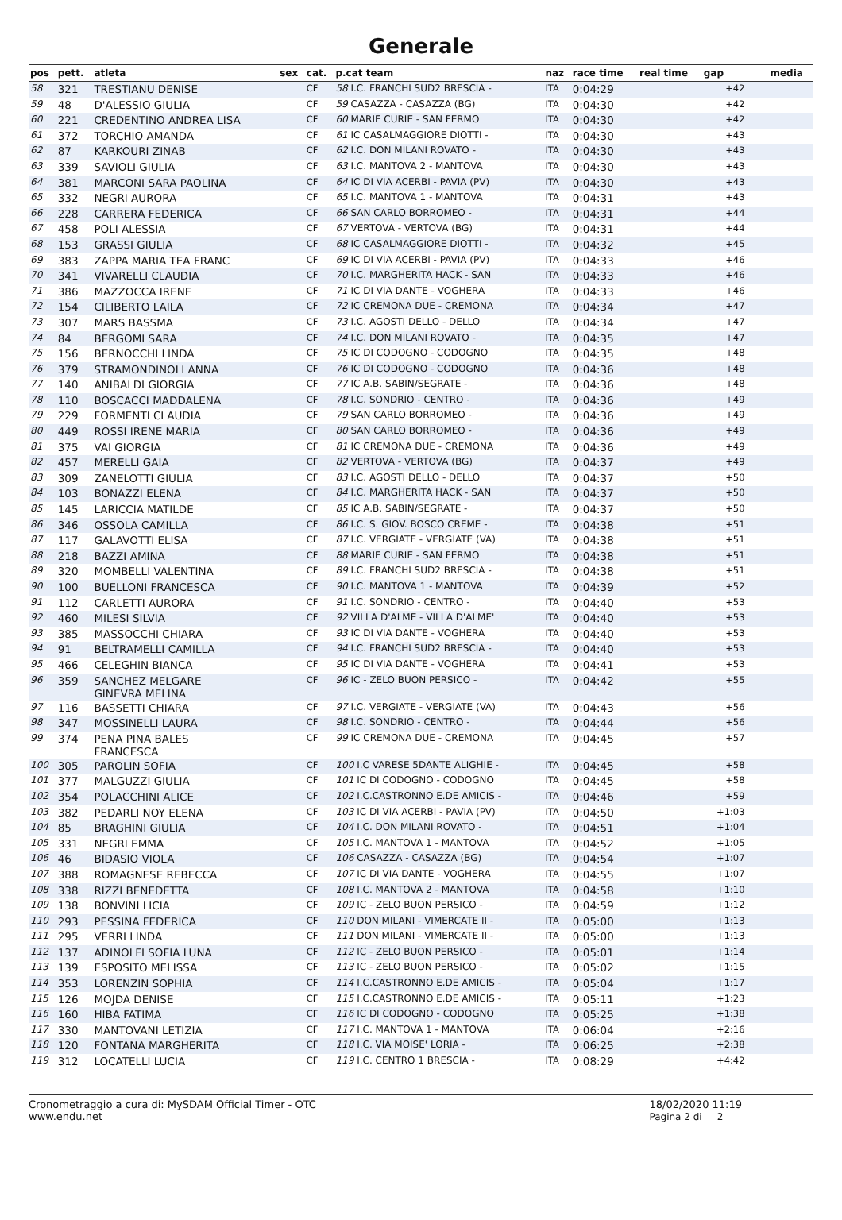Generale
| pos | pett. | atleta | sex | cat. | p.cat team | naz | race time | real time | gap | media |
| --- | --- | --- | --- | --- | --- | --- | --- | --- | --- | --- |
| 58 | 321 | TRESTIANU DENISE | | CF | 58 I.C. FRANCHI SUD2 BRESCIA - | ITA | 0:04:29 | | +42 | |
| 59 | 48 | D'ALESSIO GIULIA | | CF | 59 CASAZZA - CASAZZA (BG) | ITA | 0:04:30 | | +42 | |
| 60 | 221 | CREDENTINO ANDREA LISA | | CF | 60 MARIE CURIE - SAN FERMO | ITA | 0:04:30 | | +42 | |
| 61 | 372 | TORCHIO AMANDA | | CF | 61 IC CASALMAGGIORE DIOTTI - | ITA | 0:04:30 | | +43 | |
| 62 | 87 | KARKOURI ZINAB | | CF | 62 I.C. DON MILANI ROVATO - | ITA | 0:04:30 | | +43 | |
| 63 | 339 | SAVIOLI GIULIA | | CF | 63 I.C. MANTOVA 2 - MANTOVA | ITA | 0:04:30 | | +43 | |
| 64 | 381 | MARCONI SARA PAOLINA | | CF | 64 IC DI VIA ACERBI - PAVIA (PV) | ITA | 0:04:30 | | +43 | |
| 65 | 332 | NEGRI AURORA | | CF | 65 I.C. MANTOVA 1 - MANTOVA | ITA | 0:04:31 | | +43 | |
| 66 | 228 | CARRERA FEDERICA | | CF | 66 SAN CARLO BORROMEO - | ITA | 0:04:31 | | +44 | |
| 67 | 458 | POLI ALESSIA | | CF | 67 VERTOVA - VERTOVA (BG) | ITA | 0:04:31 | | +44 | |
| 68 | 153 | GRASSI GIULIA | | CF | 68 IC CASALMAGGIORE DIOTTI - | ITA | 0:04:32 | | +45 | |
| 69 | 383 | ZAPPA MARIA TEA FRANC | | CF | 69 IC DI VIA ACERBI - PAVIA (PV) | ITA | 0:04:33 | | +46 | |
| 70 | 341 | VIVARELLI CLAUDIA | | CF | 70 I.C. MARGHERITA HACK - SAN | ITA | 0:04:33 | | +46 | |
| 71 | 386 | MAZZOCCA IRENE | | CF | 71 IC DI VIA DANTE - VOGHERA | ITA | 0:04:33 | | +46 | |
| 72 | 154 | CILIBERTO LAILA | | CF | 72 IC CREMONA DUE - CREMONA | ITA | 0:04:34 | | +47 | |
| 73 | 307 | MARS BASSMA | | CF | 73 I.C. AGOSTI DELLO - DELLO | ITA | 0:04:34 | | +47 | |
| 74 | 84 | BERGOMI SARA | | CF | 74 I.C. DON MILANI ROVATO - | ITA | 0:04:35 | | +47 | |
| 75 | 156 | BERNOCCHI LINDA | | CF | 75 IC DI CODOGNO - CODOGNO | ITA | 0:04:35 | | +48 | |
| 76 | 379 | STRAMONDINOLI ANNA | | CF | 76 IC DI CODOGNO - CODOGNO | ITA | 0:04:36 | | +48 | |
| 77 | 140 | ANIBALDI GIORGIA | | CF | 77 IC A.B. SABIN/SEGRATE - | ITA | 0:04:36 | | +48 | |
| 78 | 110 | BOSCACCI MADDALENA | | CF | 78 I.C. SONDRIO - CENTRO - | ITA | 0:04:36 | | +49 | |
| 79 | 229 | FORMENTI CLAUDIA | | CF | 79 SAN CARLO BORROMEO - | ITA | 0:04:36 | | +49 | |
| 80 | 449 | ROSSI IRENE MARIA | | CF | 80 SAN CARLO BORROMEO - | ITA | 0:04:36 | | +49 | |
| 81 | 375 | VAI GIORGIA | | CF | 81 IC CREMONA DUE - CREMONA | ITA | 0:04:36 | | +49 | |
| 82 | 457 | MERELLI GAIA | | CF | 82 VERTOVA - VERTOVA (BG) | ITA | 0:04:37 | | +49 | |
| 83 | 309 | ZANELOTTI GIULIA | | CF | 83 I.C. AGOSTI DELLO - DELLO | ITA | 0:04:37 | | +50 | |
| 84 | 103 | BONAZZI ELENA | | CF | 84 I.C. MARGHERITA HACK - SAN | ITA | 0:04:37 | | +50 | |
| 85 | 145 | LARICCIA MATILDE | | CF | 85 IC A.B. SABIN/SEGRATE - | ITA | 0:04:37 | | +50 | |
| 86 | 346 | OSSOLA CAMILLA | | CF | 86 I.C. S. GIOV. BOSCO CREME - | ITA | 0:04:38 | | +51 | |
| 87 | 117 | GALAVOTTI ELISA | | CF | 87 I.C. VERGIATE - VERGIATE (VA) | ITA | 0:04:38 | | +51 | |
| 88 | 218 | BAZZI AMINA | | CF | 88 MARIE CURIE - SAN FERMO | ITA | 0:04:38 | | +51 | |
| 89 | 320 | MOMBELLI VALENTINA | | CF | 89 I.C. FRANCHI SUD2 BRESCIA - | ITA | 0:04:38 | | +51 | |
| 90 | 100 | BUELLONI FRANCESCA | | CF | 90 I.C. MANTOVA 1 - MANTOVA | ITA | 0:04:39 | | +52 | |
| 91 | 112 | CARLETTI AURORA | | CF | 91 I.C. SONDRIO - CENTRO - | ITA | 0:04:40 | | +53 | |
| 92 | 460 | MILESI SILVIA | | CF | 92 VILLA D'ALME - VILLA D'ALME' | ITA | 0:04:40 | | +53 | |
| 93 | 385 | MASSOCCHI CHIARA | | CF | 93 IC DI VIA DANTE - VOGHERA | ITA | 0:04:40 | | +53 | |
| 94 | 91 | BELTRAMELLI CAMILLA | | CF | 94 I.C. FRANCHI SUD2 BRESCIA - | ITA | 0:04:40 | | +53 | |
| 95 | 466 | CELEGHIN BIANCA | | CF | 95 IC DI VIA DANTE - VOGHERA | ITA | 0:04:41 | | +53 | |
| 96 | 359 | SANCHEZ MELGARE GINEVRA MELINA | | CF | 96 IC - ZELO BUON PERSICO - | ITA | 0:04:42 | | +55 | |
| 97 | 116 | BASSETTI CHIARA | | CF | 97 I.C. VERGIATE - VERGIATE (VA) | ITA | 0:04:43 | | +56 | |
| 98 | 347 | MOSSINELLI LAURA | | CF | 98 I.C. SONDRIO - CENTRO - | ITA | 0:04:44 | | +56 | |
| 99 | 374 | PENA PINA BALES FRANCESCA | | CF | 99 IC CREMONA DUE - CREMONA | ITA | 0:04:45 | | +57 | |
| 100 | 305 | PAROLIN SOFIA | | CF | 100 I.C VARESE 5DANTE ALIGHIE - | ITA | 0:04:45 | | +58 | |
| 101 | 377 | MALGUZZI GIULIA | | CF | 101 IC DI CODOGNO - CODOGNO | ITA | 0:04:45 | | +58 | |
| 102 | 354 | POLACCHINI ALICE | | CF | 102 I.C.CASTRONNO E.DE AMICIS - | ITA | 0:04:46 | | +59 | |
| 103 | 382 | PEDARLI NOY ELENA | | CF | 103 IC DI VIA ACERBI - PAVIA (PV) | ITA | 0:04:50 | | +1:03 | |
| 104 | 85 | BRAGHINI GIULIA | | CF | 104 I.C. DON MILANI ROVATO - | ITA | 0:04:51 | | +1:04 | |
| 105 | 331 | NEGRI EMMA | | CF | 105 I.C. MANTOVA 1 - MANTOVA | ITA | 0:04:52 | | +1:05 | |
| 106 | 46 | BIDASIO VIOLA | | CF | 106 CASAZZA - CASAZZA (BG) | ITA | 0:04:54 | | +1:07 | |
| 107 | 388 | ROMAGNESE REBECCA | | CF | 107 IC DI VIA DANTE - VOGHERA | ITA | 0:04:55 | | +1:07 | |
| 108 | 338 | RIZZI BENEDETTA | | CF | 108 I.C. MANTOVA 2 - MANTOVA | ITA | 0:04:58 | | +1:10 | |
| 109 | 138 | BONVINI LICIA | | CF | 109 IC - ZELO BUON PERSICO - | ITA | 0:04:59 | | +1:12 | |
| 110 | 293 | PESSINA FEDERICA | | CF | 110 DON MILANI - VIMERCATE II - | ITA | 0:05:00 | | +1:13 | |
| 111 | 295 | VERRI LINDA | | CF | 111 DON MILANI - VIMERCATE II - | ITA | 0:05:00 | | +1:13 | |
| 112 | 137 | ADINOLFI SOFIA LUNA | | CF | 112 IC - ZELO BUON PERSICO - | ITA | 0:05:01 | | +1:14 | |
| 113 | 139 | ESPOSITO MELISSA | | CF | 113 IC - ZELO BUON PERSICO - | ITA | 0:05:02 | | +1:15 | |
| 114 | 353 | LORENZIN SOPHIA | | CF | 114 I.C.CASTRONNO E.DE AMICIS - | ITA | 0:05:04 | | +1:17 | |
| 115 | 126 | MOJDA DENISE | | CF | 115 I.C.CASTRONNO E.DE AMICIS - | ITA | 0:05:11 | | +1:23 | |
| 116 | 160 | HIBA FATIMA | | CF | 116 IC DI CODOGNO - CODOGNO | ITA | 0:05:25 | | +1:38 | |
| 117 | 330 | MANTOVANI LETIZIA | | CF | 117 I.C. MANTOVA 1 - MANTOVA | ITA | 0:06:04 | | +2:16 | |
| 118 | 120 | FONTANA MARGHERITA | | CF | 118 I.C. VIA MOISE' LORIA - | ITA | 0:06:25 | | +2:38 | |
| 119 | 312 | LOCATELLI LUCIA | | CF | 119 I.C. CENTRO 1 BRESCIA - | ITA | 0:08:29 | | +4:42 | |
Cronometraggio a cura di: MySDAM Official Timer - OTC
www.endu.net
18/02/2020 11:19
Pagina 2 di 2